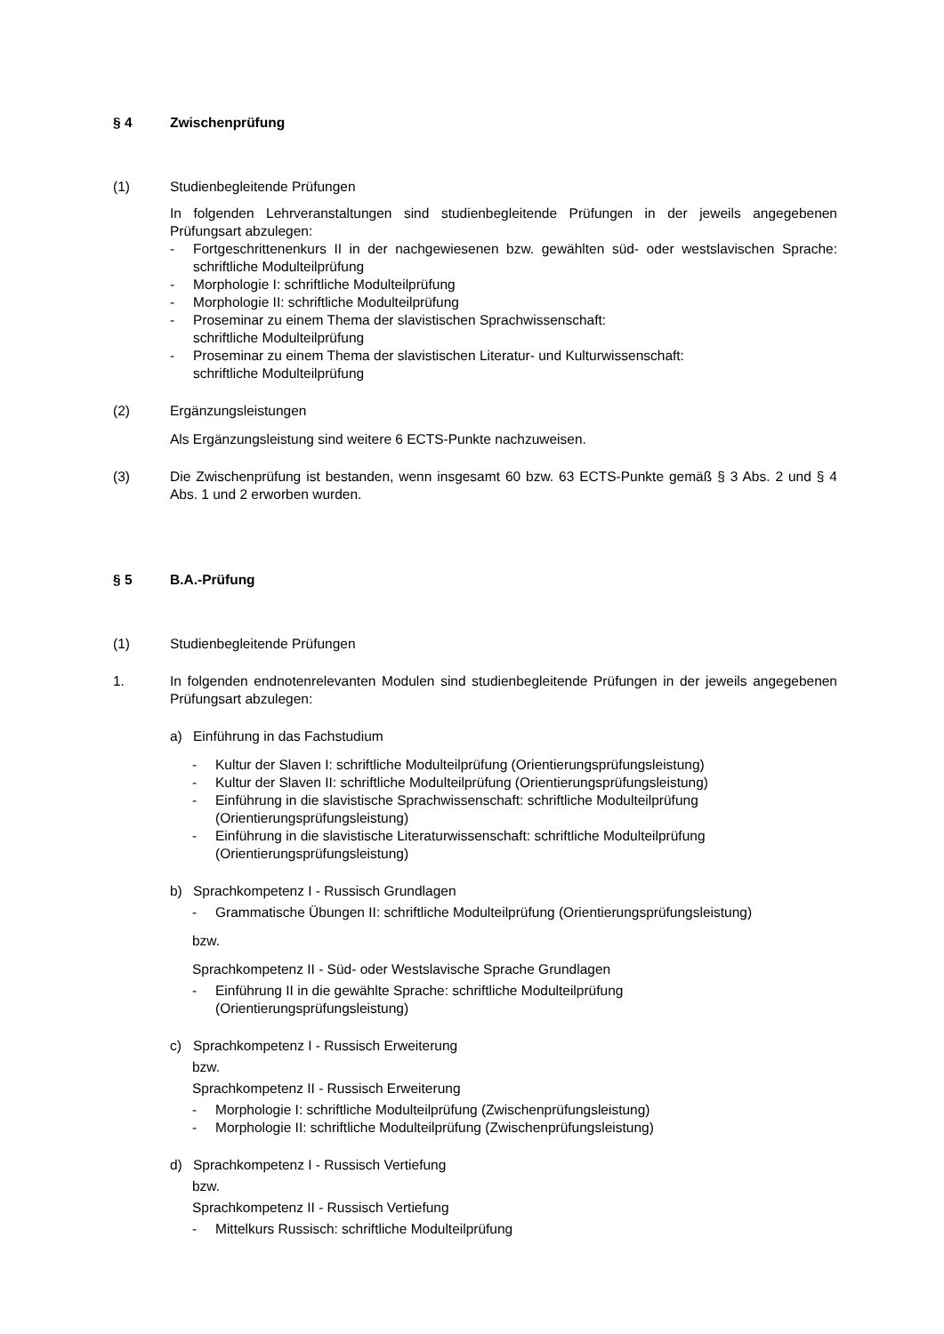§ 4 Zwischenprüfung
(1) Studienbegleitende Prüfungen
In folgenden Lehrveranstaltungen sind studienbegleitende Prüfungen in der jeweils angegebenen Prüfungsart abzulegen:
- Fortgeschrittenenkurs II in der nachgewiesenen bzw. gewählten süd- oder westslavischen Sprache: schriftliche Modulteilprüfung
- Morphologie I: schriftliche Modulteilprüfung
- Morphologie II: schriftliche Modulteilprüfung
- Proseminar zu einem Thema der slavistischen Sprachwissenschaft:
schriftliche Modulteilprüfung
- Proseminar zu einem Thema der slavistischen Literatur- und Kulturwissenschaft:
schriftliche Modulteilprüfung
(2) Ergänzungsleistungen
Als Ergänzungsleistung sind weitere 6 ECTS-Punkte nachzuweisen.
(3) Die Zwischenprüfung ist bestanden, wenn insgesamt 60 bzw. 63 ECTS-Punkte gemäß § 3 Abs. 2 und § 4 Abs. 1 und 2 erworben wurden.
§ 5 B.A.-Prüfung
(1) Studienbegleitende Prüfungen
1. In folgenden endnotenrelevanten Modulen sind studienbegleitende Prüfungen in der jeweils angegebenen Prüfungsart abzulegen:
a) Einführung in das Fachstudium
- Kultur der Slaven I: schriftliche Modulteilprüfung (Orientierungsprüfungsleistung)
- Kultur der Slaven II: schriftliche Modulteilprüfung (Orientierungsprüfungsleistung)
- Einführung in die slavistische Sprachwissenschaft: schriftliche Modulteilprüfung
(Orientierungsprüfungsleistung)
- Einführung in die slavistische Literaturwissenschaft: schriftliche Modulteilprüfung
(Orientierungsprüfungsleistung)
b) Sprachkompetenz I - Russisch Grundlagen
- Grammatische Übungen II: schriftliche Modulteilprüfung (Orientierungsprüfungsleistung)
bzw.
Sprachkompetenz II - Süd- oder Westslavische Sprache Grundlagen
- Einführung II in die gewählte Sprache: schriftliche Modulteilprüfung
(Orientierungsprüfungsleistung)
c) Sprachkompetenz I - Russisch Erweiterung
bzw.
Sprachkompetenz II - Russisch Erweiterung
- Morphologie I: schriftliche Modulteilprüfung (Zwischenprüfungsleistung)
- Morphologie II: schriftliche Modulteilprüfung (Zwischenprüfungsleistung)
d) Sprachkompetenz I - Russisch Vertiefung
bzw.
Sprachkompetenz II - Russisch Vertiefung
- Mittelkurs Russisch: schriftliche Modulteilprüfung